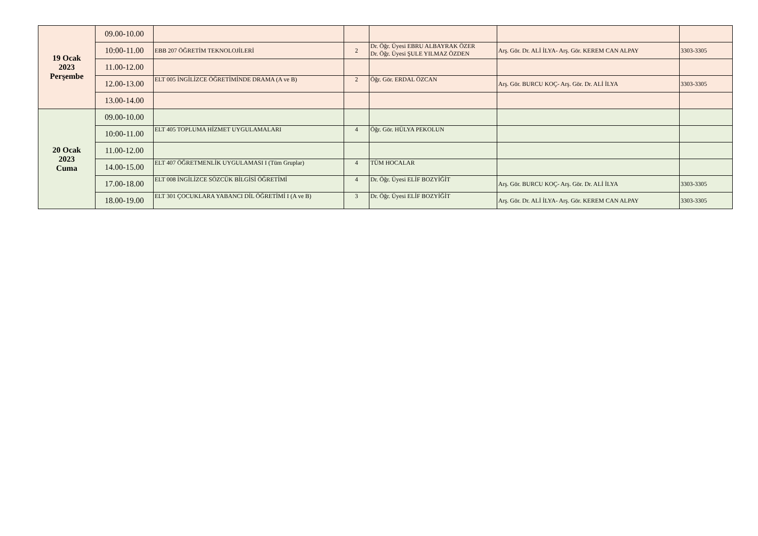| 19 Ocak 2023 Perşembe | 09.00-10.00 | | | | | |
| | 10:00-11.00 | EBB 207 ÖĞRETİM TEKNOLOJİLERİ | 2 | Dr. Öğr. Üyesi EBRU ALBAYRAK ÖZER Dr. Öğr. Üyesi ŞULE YILMAZ ÖZDEN | Arş. Gör. Dr. ALİ İLYA- Arş. Gör. KEREM CAN ALPAY | 3303-3305 |
| | 11.00-12.00 | | | | | |
| | 12.00-13.00 | ELT 005 İNGİLİZCE ÖĞRETİMİNDE DRAMA (A ve B) | 2 | Öğr. Gör. ERDAL ÖZCAN | Arş. Gör. BURCU KOÇ- Arş. Gör. Dr. ALİ İLYA | 3303-3305 |
| | 13.00-14.00 | | | | | |
| 20 Ocak 2023 Cuma | 09.00-10.00 | | | | | |
| | 10:00-11.00 | ELT 405 TOPLUMA HİZMET UYGULAMALARI | 4 | Öğr. Gör. HÜLYA PEKOLUN | | |
| | 11.00-12.00 | | | | | |
| | 14.00-15.00 | ELT 407 ÖĞRETMENLİK UYGULAMASI I (Tüm Gruplar) | 4 | TÜM HOCALAR | | |
| | 17.00-18.00 | ELT 008 İNGİLİZCE SÖZCÜK BİLGİSİ ÖĞRETİMİ | 4 | Dr. Öğr. Üyesi ELİF BOZYİĞİT | Arş. Gör. BURCU KOÇ- Arş. Gör. Dr. ALİ İLYA | 3303-3305 |
| | 18.00-19.00 | ELT 301 ÇOCUKLARA YABANCI DİL ÖĞRETİMİ I (A ve B) | 3 | Dr. Öğr. Üyesi ELİF BOZYİĞİT | Arş. Gör. Dr. ALİ İLYA- Arş. Gör. KEREM CAN ALPAY | 3303-3305 |